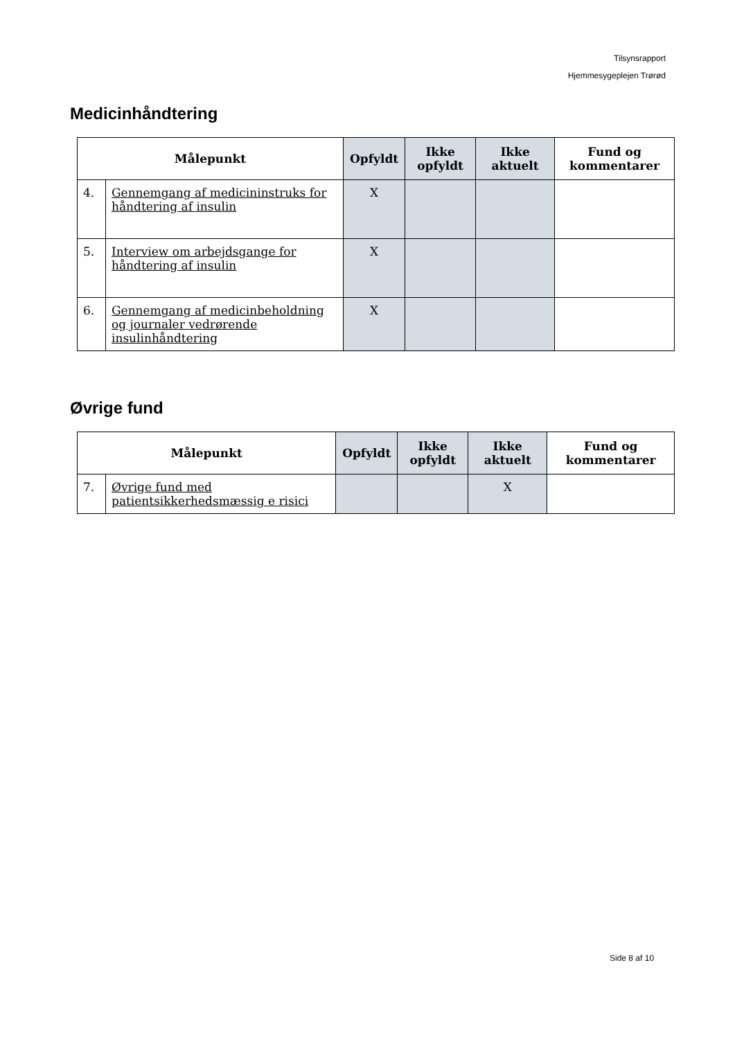Tilsynsrapport
Hjemmesygeplejen Trørød
Medicinhåndtering
| Målepunkt | | Opfyldt | Ikke opfyldt | Ikke aktuelt | Fund og kommentarer |
| --- | --- | --- | --- | --- | --- |
| 4. | Gennemgang af medicininstruks for håndtering af insulin | X | | | |
| 5. | Interview om arbejdsgange for håndtering af insulin | X | | | |
| 6. | Gennemgang af medicinbeholdning og journaler vedrørende insulinhåndtering | X | | | |
Øvrige fund
| Målepunkt | | Opfyldt | Ikke opfyldt | Ikke aktuelt | Fund og kommentarer |
| --- | --- | --- | --- | --- | --- |
| 7. | Øvrige fund med patientsikkerhedsmæssig e risici | | | X | |
Side 8 af 10